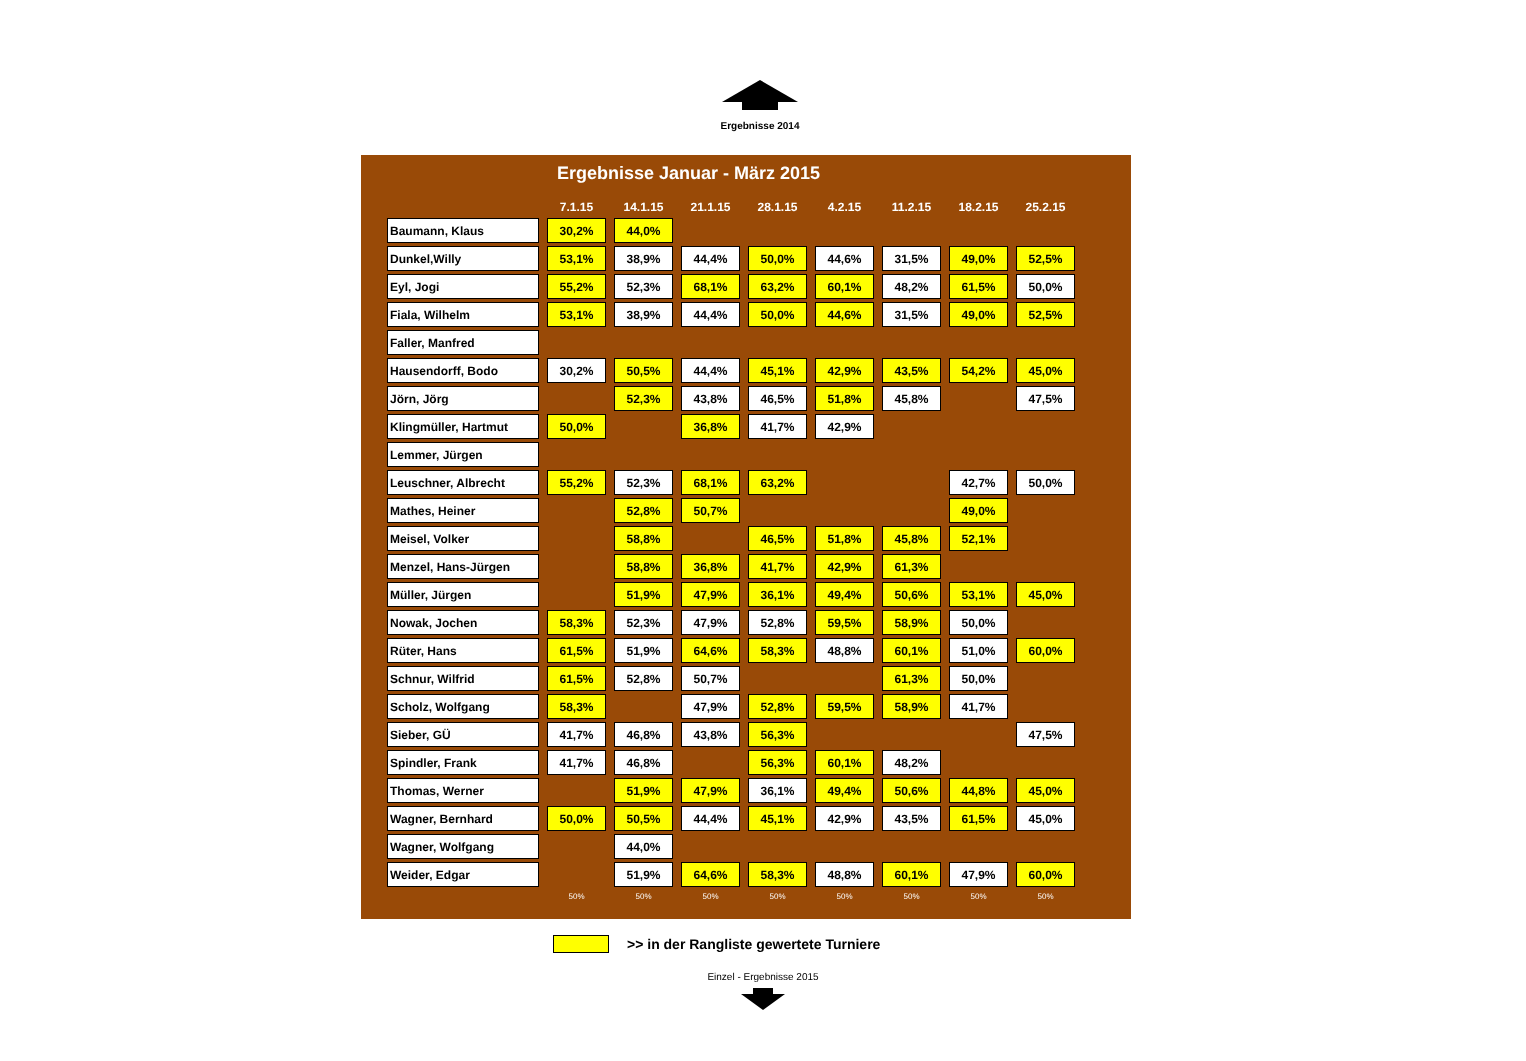Ergebnisse 2014
Ergebnisse Januar - März 2015
| | 7.1.15 | 14.1.15 | 21.1.15 | 28.1.15 | 4.2.15 | 11.2.15 | 18.2.15 | 25.2.15 |
| --- | --- | --- | --- | --- | --- | --- | --- | --- |
| Baumann, Klaus | 30,2% | 44,0% | | | | | | |
| Dunkel,Willy | 53,1% | 38,9% | 44,4% | 50,0% | 44,6% | 31,5% | 49,0% | 52,5% |
| Eyl, Jogi | 55,2% | 52,3% | 68,1% | 63,2% | 60,1% | 48,2% | 61,5% | 50,0% |
| Fiala, Wilhelm | 53,1% | 38,9% | 44,4% | 50,0% | 44,6% | 31,5% | 49,0% | 52,5% |
| Faller, Manfred | | | | | | | | |
| Hausendorff, Bodo | 30,2% | 50,5% | 44,4% | 45,1% | 42,9% | 43,5% | 54,2% | 45,0% |
| Jörn, Jörg | | 52,3% | 43,8% | 46,5% | 51,8% | 45,8% | | 47,5% |
| Klingmüller, Hartmut | 50,0% | | 36,8% | 41,7% | 42,9% | | | |
| Lemmer, Jürgen | | | | | | | | |
| Leuschner, Albrecht | 55,2% | 52,3% | 68,1% | 63,2% | | | 42,7% | 50,0% |
| Mathes, Heiner | | 52,8% | 50,7% | | | | 49,0% | |
| Meisel, Volker | | 58,8% | | 46,5% | 51,8% | 45,8% | 52,1% | |
| Menzel, Hans-Jürgen | | 58,8% | 36,8% | 41,7% | 42,9% | 61,3% | | |
| Müller, Jürgen | | 51,9% | 47,9% | 36,1% | 49,4% | 50,6% | 53,1% | 45,0% |
| Nowak, Jochen | 58,3% | 52,3% | 47,9% | 52,8% | 59,5% | 58,9% | 50,0% | |
| Rüter, Hans | 61,5% | 51,9% | 64,6% | 58,3% | 48,8% | 60,1% | 51,0% | 60,0% |
| Schnur, Wilfrid | 61,5% | 52,8% | 50,7% | | | 61,3% | 50,0% | |
| Scholz, Wolfgang | 58,3% | | 47,9% | 52,8% | 59,5% | 58,9% | 41,7% | |
| Sieber, GÜ | 41,7% | 46,8% | 43,8% | 56,3% | | | | 47,5% |
| Spindler, Frank | 41,7% | 46,8% | | 56,3% | 60,1% | 48,2% | | |
| Thomas, Werner | | 51,9% | 47,9% | 36,1% | 49,4% | 50,6% | 44,8% | 45,0% |
| Wagner, Bernhard | 50,0% | 50,5% | 44,4% | 45,1% | 42,9% | 43,5% | 61,5% | 45,0% |
| Wagner, Wolfgang | | 44,0% | | | | | | |
| Weider, Edgar | | 51,9% | 64,6% | 58,3% | 48,8% | 60,1% | 47,9% | 60,0% |
| | 50% | 50% | 50% | 50% | 50% | 50% | 50% | 50% |
>> in der Rangliste gewertete Turniere
Einzel - Ergebnisse 2015